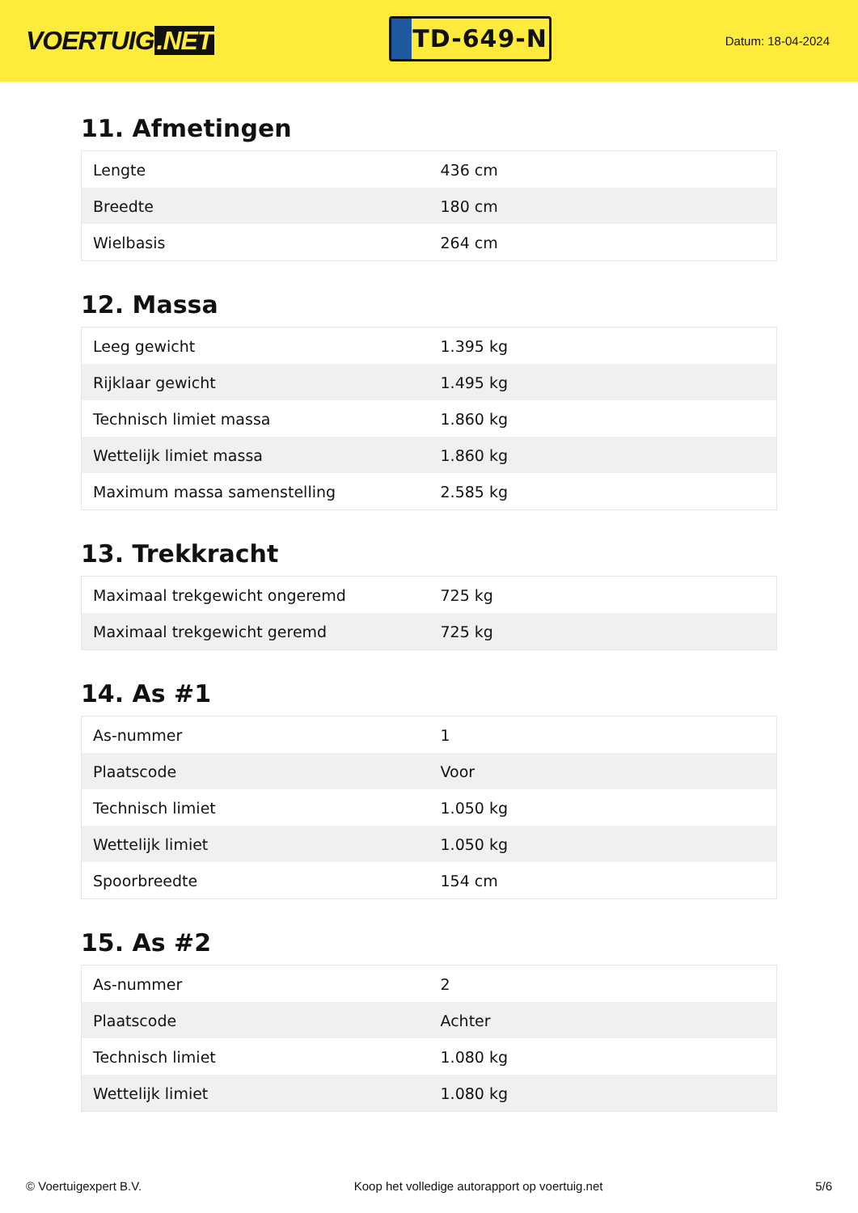VOERTUIG.NET
TD-649-N
Datum: 18-04-2024
11. Afmetingen
| Lengte | 436 cm |
| Breedte | 180 cm |
| Wielbasis | 264 cm |
12. Massa
| Leeg gewicht | 1.395 kg |
| Rijklaar gewicht | 1.495 kg |
| Technisch limiet massa | 1.860 kg |
| Wettelijk limiet massa | 1.860 kg |
| Maximum massa samenstelling | 2.585 kg |
13. Trekkracht
| Maximaal trekgewicht ongeremd | 725 kg |
| Maximaal trekgewicht geremd | 725 kg |
14. As #1
| As-nummer | 1 |
| Plaatscode | Voor |
| Technisch limiet | 1.050 kg |
| Wettelijk limiet | 1.050 kg |
| Spoorbreedte | 154 cm |
15. As #2
| As-nummer | 2 |
| Plaatscode | Achter |
| Technisch limiet | 1.080 kg |
| Wettelijk limiet | 1.080 kg |
© Voertuigexpert B.V. Koop het volledige autorapport op voertuig.net 5/6